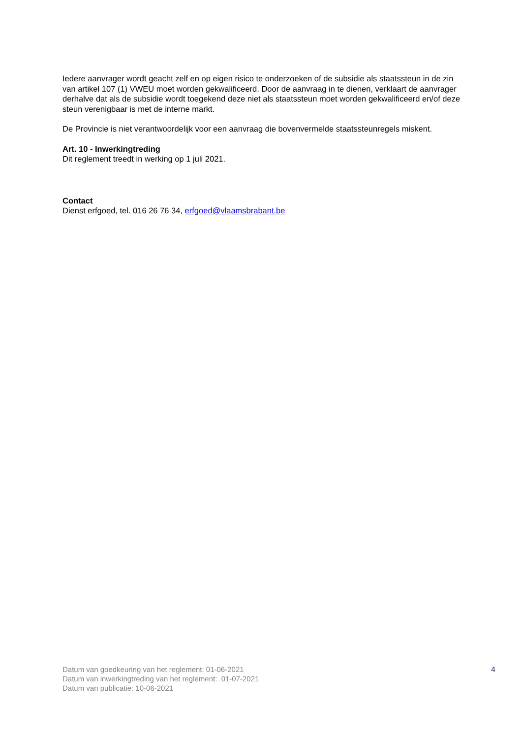Iedere aanvrager wordt geacht zelf en op eigen risico te onderzoeken of de subsidie als staatssteun in de zin van artikel 107 (1) VWEU moet worden gekwalificeerd. Door de aanvraag in te dienen, verklaart de aanvrager derhalve dat als de subsidie wordt toegekend deze niet als staatssteun moet worden gekwalificeerd en/of deze steun verenigbaar is met de interne markt.
De Provincie is niet verantwoordelijk voor een aanvraag die bovenvermelde staatssteunregels miskent.
Art. 10 - Inwerkingtreding
Dit reglement treedt in werking op 1 juli 2021.
Contact
Dienst erfgoed, tel. 016 26 76 34, erfgoed@vlaamsbrabant.be
Datum van goedkeuring van het reglement: 01-06-2021
Datum van inwerkingtreding van het reglement: 01-07-2021
Datum van publicatie: 10-06-2021
4